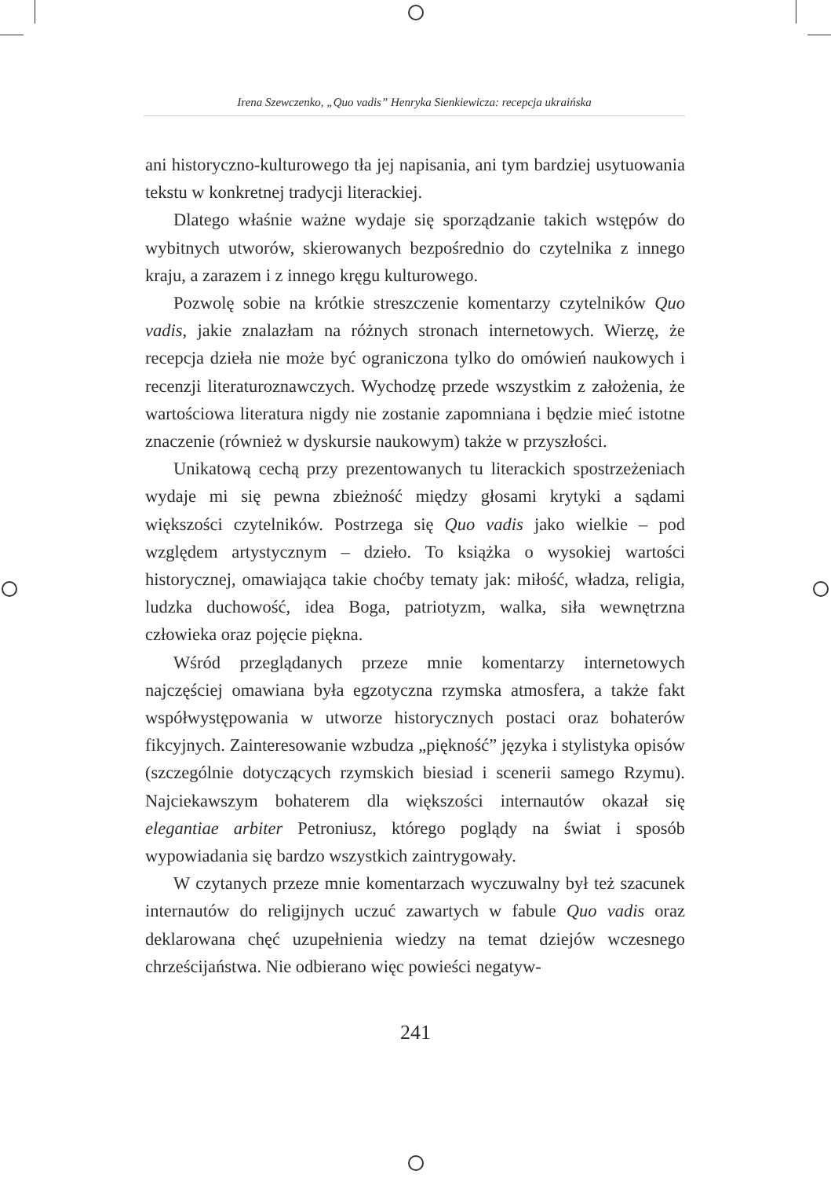Irena Szewczenko, „Quo vadis” Henryka Sienkiewicza: recepcja ukraińska
ani historyczno-kulturowego tła jej napisania, ani tym bardziej usytuowania tekstu w konkretnej tradycji literackiej.
Dlatego właśnie ważne wydaje się sporządzanie takich wstępów do wybitnych utworów, skierowanych bezpośrednio do czytelnika z innego kraju, a zarazem i z innego kręgu kulturowego.
Pozwolę sobie na krótkie streszczenie komentarzy czytelników Quo vadis, jakie znalazłam na różnych stronach internetowych. Wierzę, że recepcja dzieła nie może być ograniczona tylko do omówień naukowych i recenzji literaturoznawczych. Wychodzę przede wszystkim z założenia, że wartościowa literatura nigdy nie zostanie zapomniana i będzie mieć istotne znaczenie (również w dyskursie naukowym) także w przyszłości.
Unikatową cechą przy prezentowanych tu literackich spostrzeżeniach wydaje mi się pewna zbieżność między głosami krytyki a sądami większości czytelników. Postrzega się Quo vadis jako wielkie – pod względem artystycznym – dzieło. To książka o wysokiej wartości historycznej, omawiająca takie choćby tematy jak: miłość, władza, religia, ludzka duchowość, idea Boga, patriotyzm, walka, siła wewnętrzna człowieka oraz pojęcie piękna.
Wśród przeglądanych przeze mnie komentarzy internetowych najczęściej omawiana była egzotyczna rzymska atmosfera, a także fakt współwystępowania w utworze historycznych postaci oraz bohaterów fikcyjnych. Zainteresowanie wzbudza „piękność” języka i stylistyka opisów (szczególnie dotyczących rzymskich biesiad i scenerii samego Rzymu). Najciekawszym bohaterem dla większości internautów okazał się elegantiae arbiter Petroniusz, którego poglądy na świat i sposób wypowiadania się bardzo wszystkich zaintrygowały.
W czytanych przeze mnie komentarzach wyczuwalny był też szacunek internautów do religijnych uczuć zawartych w fabule Quo vadis oraz deklarowana chęć uzupełnienia wiedzy na temat dziejów wczesnego chrześcijaństwa. Nie odbierano więc powieści negatyw-
241